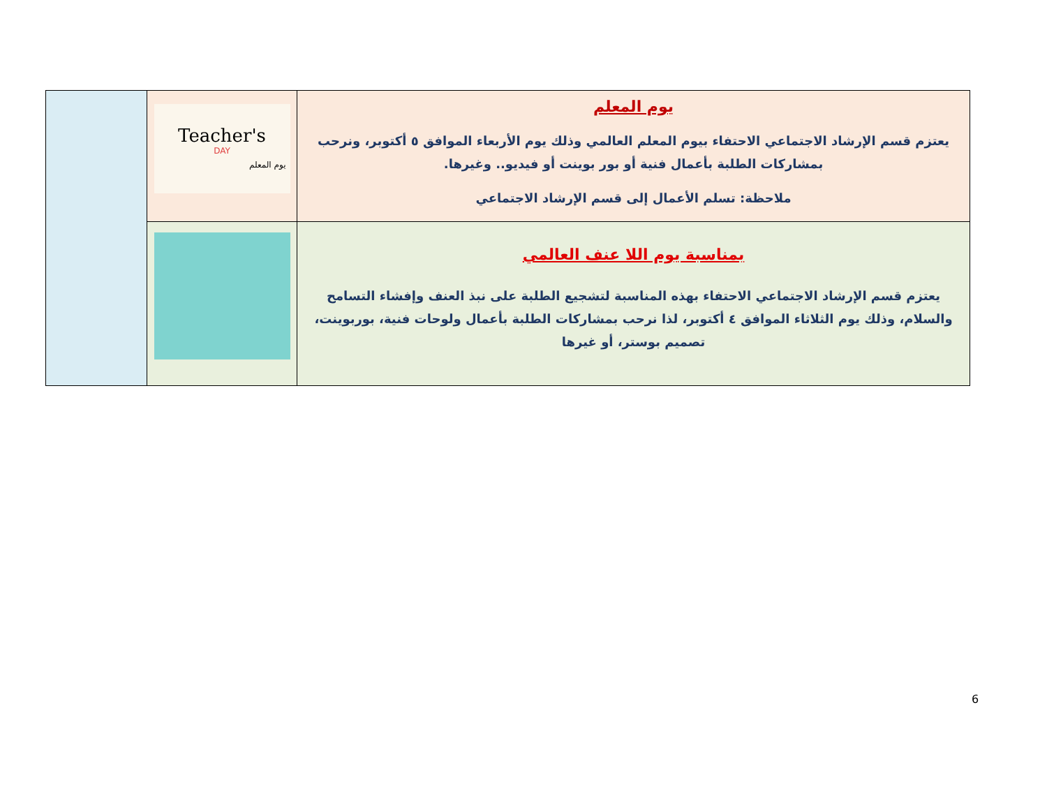| | Teacher's DAY يوم المعلم | يوم المعلم يعتزم قسم الإرشاد الاجتماعي الاحتفاء بيوم المعلم العالمي وذلك يوم الأربعاء الموافق ٥ أكتوبر، ونرحب بمشاركات الطلبة بأعمال فنية أو بور بوينت أو فيديو.. وغيرها. ملاحظة: تسلم الأعمال إلى قسم الإرشاد الاجتماعي |
| | | بمناسبة يوم اللا عنف العالمي يعتزم قسم الإرشاد الاجتماعي الاحتفاء بهذه المناسبة لتشجيع الطلبة على نبذ العنف وإفشاء التسامح والسلام، وذلك يوم الثلاثاء الموافق ٤ أكتوبر، لذا نرحب بمشاركات الطلبة بأعمال ولوحات فنية، بوربوينت، تصميم بوستر، أو غيرها |
6